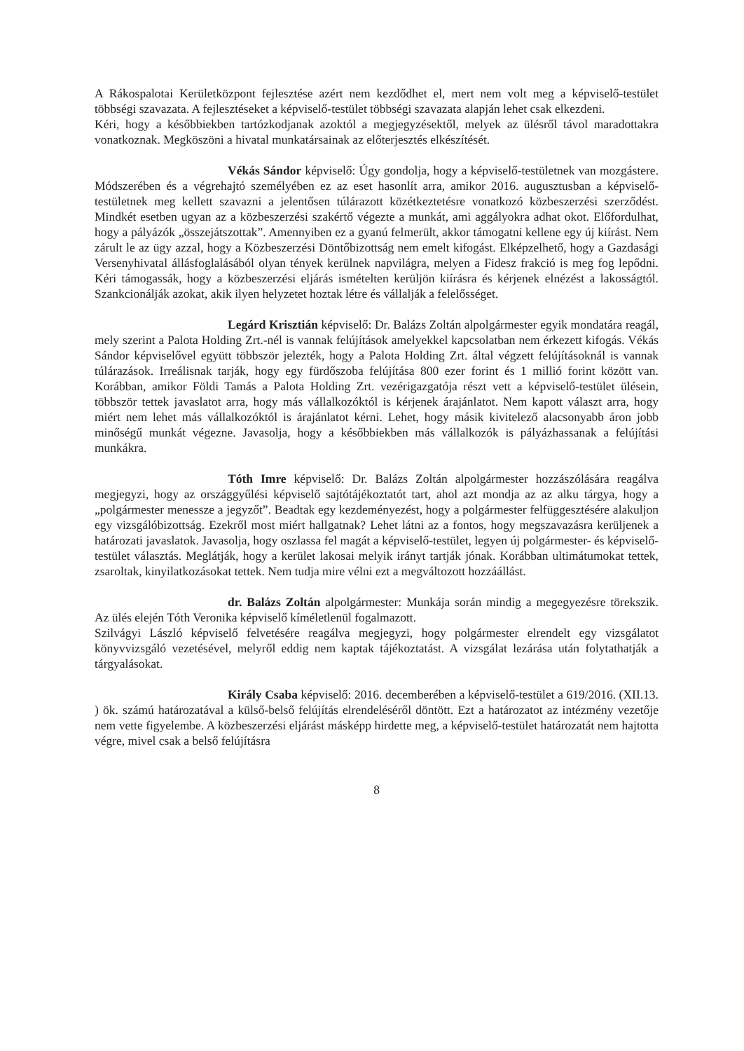A Rákospalotai Kerületközpont fejlesztése azért nem kezdődhet el, mert nem volt meg a képviselő-testület többségi szavazata. A fejlesztéseket a képviselő-testület többségi szavazata alapján lehet csak elkezdeni.
Kéri, hogy a későbbiekben tartózkodjanak azoktól a megjegyzésektől, melyek az ülésről távol maradottakra vonatkoznak. Megköszöni a hivatal munkatársainak az előterjesztés elkészítését.
Vékás Sándor képviselő: Úgy gondolja, hogy a képviselő-testületnek van mozgástere. Módszerében és a végrehajtó személyében ez az eset hasonlít arra, amikor 2016. augusztusban a képviselő-testületnek meg kellett szavazni a jelentősen túlárazott közétkeztetésre vonatkozó közbeszerzési szerződést. Mindkét esetben ugyan az a közbeszerzési szakértő végezte a munkát, ami aggályokra adhat okot. Előfordulhat, hogy a pályázók „összejátszottak”. Amennyiben ez a gyanú felmerült, akkor támogatni kellene egy új kiírást. Nem zárult le az ügy azzal, hogy a Közbeszerzési Döntőbizottság nem emelt kifogást. Elképzelhető, hogy a Gazdasági Versenyhivatal állásfoglalásából olyan tények kerülnek napvilágra, melyen a Fidesz frakció is meg fog lepődni. Kéri támogassák, hogy a közbeszerzési eljárás ismételten kerüljön kiírásra és kérjenek elnézést a lakosságtól. Szankcionálják azokat, akik ilyen helyzetet hoztak létre és vállalják a felelősséget.
Legárd Krisztián képviselő: Dr. Balázs Zoltán alpolgármester egyik mondatára reagál, mely szerint a Palota Holding Zrt.-nél is vannak felújítások amelyekkel kapcsolatban nem érkezett kifogás. Vékás Sándor képviselővel együtt többször jelezték, hogy a Palota Holding Zrt. által végzett felújításoknál is vannak túlárazások. Irreálisnak tarják, hogy egy fürdőszoba felújítása 800 ezer forint és 1 millió forint között van. Korábban, amikor Földi Tamás a Palota Holding Zrt. vezérigazgatója részt vett a képviselő-testület ülésein, többször tettek javaslatot arra, hogy más vállalkozóktól is kérjenek árajánlatot. Nem kapott választ arra, hogy miért nem lehet más vállalkozóktól is árajánlatot kérni. Lehet, hogy másik kivitelező alacsonyabb áron jobb minőségű munkát végezne. Javasolja, hogy a későbbiekben más vállalkozók is pályázhassanak a felújítási munkákra.
Tóth Imre képviselő: Dr. Balázs Zoltán alpolgármester hozzászólására reagálva megjegyzi, hogy az országgyűlési képviselő sajtótájékoztatót tart, ahol azt mondja az az alku tárgya, hogy a „polgármester menessze a jegyzőt”. Beadtak egy kezdeményezést, hogy a polgármester felfüggesztésére alakuljon egy vizsgálóbizottság. Ezekről most miért hallgatnak? Lehet látni az a fontos, hogy megszavazásra kerüljenek a határozati javaslatok. Javasolja, hogy oszlassa fel magát a képviselő-testület, legyen új polgármester- és képviselő-testület választás. Meglátják, hogy a kerület lakosai melyik irányt tartják jónak. Korábban ultimátumokat tettek, zsaroltak, kinyilatkozásokat tettek. Nem tudja mire vélni ezt a megváltozott hozzáállást.
dr. Balázs Zoltán alpolgármester: Munkája során mindig a megegyezésre törekszik. Az ülés elején Tóth Veronika képviselő kíméletlenül fogalmazott.
Szilvágyi László képviselő felvetésére reagálva megjegyzi, hogy polgármester elrendelt egy vizsgálatot könyvvizsgáló vezetésével, melyről eddig nem kaptak tájékoztatást. A vizsgálat lezárása után folytathatják a tárgyalásokat.
Király Csaba képviselő: 2016. decemberében a képviselő-testület a 619/2016. (XII.13. ) ök. számú határozatával a külső-belső felújítás elrendeléséről döntött. Ezt a határozatot az intézmény vezetője nem vette figyelembe. A közbeszerzési eljárást másképp hirdette meg, a képviselő-testület határozatát nem hajtotta végre, mivel csak a belső felújításra
8